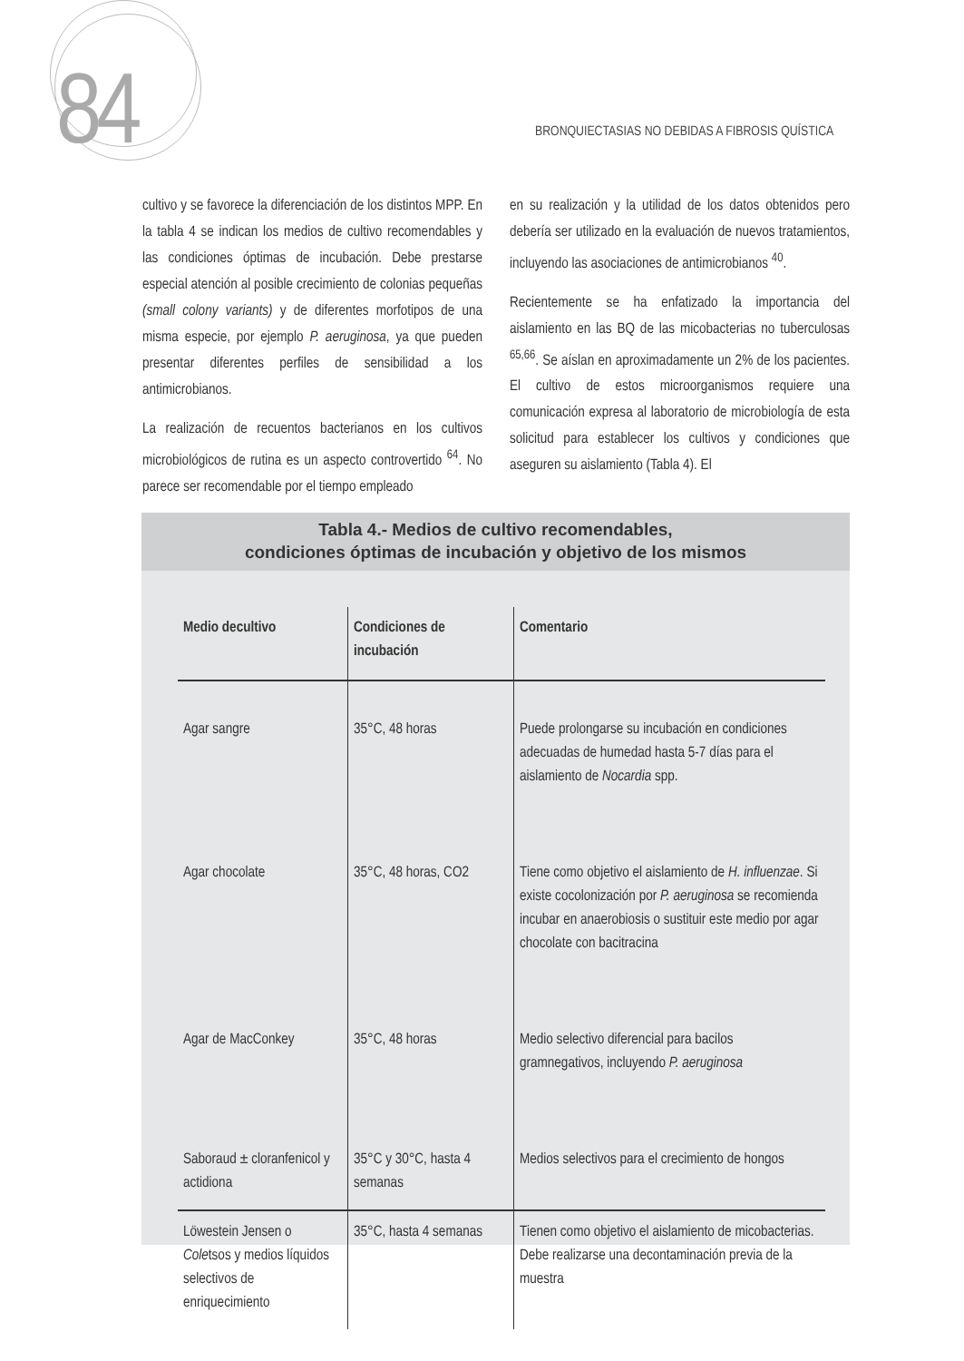84
BRONQUIECTASIAS NO DEBIDAS A FIBROSIS QUÍSTICA
cultivo y se favorece la diferenciación de los distintos MPP. En la tabla 4 se indican los medios de cultivo recomendables y las condiciones óptimas de incubación. Debe prestarse especial atención al posible crecimiento de colonias pequeñas (small colony variants) y de diferentes morfotipos de una misma especie, por ejemplo P. aeruginosa, ya que pueden presentar diferentes perfiles de sensibilidad a los antimicrobianos.
La realización de recuentos bacterianos en los cultivos microbiológicos de rutina es un aspecto controvertido <sup>64</sup>. No parece ser recomendable por el tiempo empleado
en su realización y la utilidad de los datos obtenidos pero debería ser utilizado en la evaluación de nuevos tratamientos, incluyendo las asociaciones de antimicrobianos <sup>40</sup>.
Recientemente se ha enfatizado la importancia del aislamiento en las BQ de las micobacterias no tuberculosas <sup>65,66</sup>. Se aíslan en aproximadamente un 2% de los pacientes. El cultivo de estos microorganismos requiere una comunicación expresa al laboratorio de microbiología de esta solicitud para establecer los cultivos y condiciones que aseguren su aislamiento (Tabla 4). El
Tabla 4.- Medios de cultivo recomendables,
condiciones óptimas de incubación y objetivo de los mismos
| Medio decultivo | Condiciones de incubación | Comentario |
| --- | --- | --- |
| Agar sangre | 35°C, 48 horas | Puede prolongarse su incubación en condiciones adecuadas de humedad hasta 5-7 días para el aislamiento de Nocardia spp. |
| Agar chocolate | 35°C, 48 horas, CO2 | Tiene como objetivo el aislamiento de H. influenzae . Si existe cocolonización por P. aeruginosa se recomienda incubar en anaerobiosis o sustituir este medio por agar chocolate con bacitracina |
| Agar de MacConkey | 35°C, 48 horas | Medio selectivo diferencial para bacilos gramnegativos, incluyendo P. aeruginosa |
| Saboraud ± cloranfenicol y actidiona | 35°C y 30°C, hasta 4 semanas | Medios selectivos para el crecimiento de hongos |
| Löwestein Jensen o Cole tsos y medios líquidos selectivos de enriquecimiento | 35°C, hasta 4 semanas | Tienen como objetivo el aislamiento de micobacterias. Debe realizarse una decontaminación previa de la muestra |